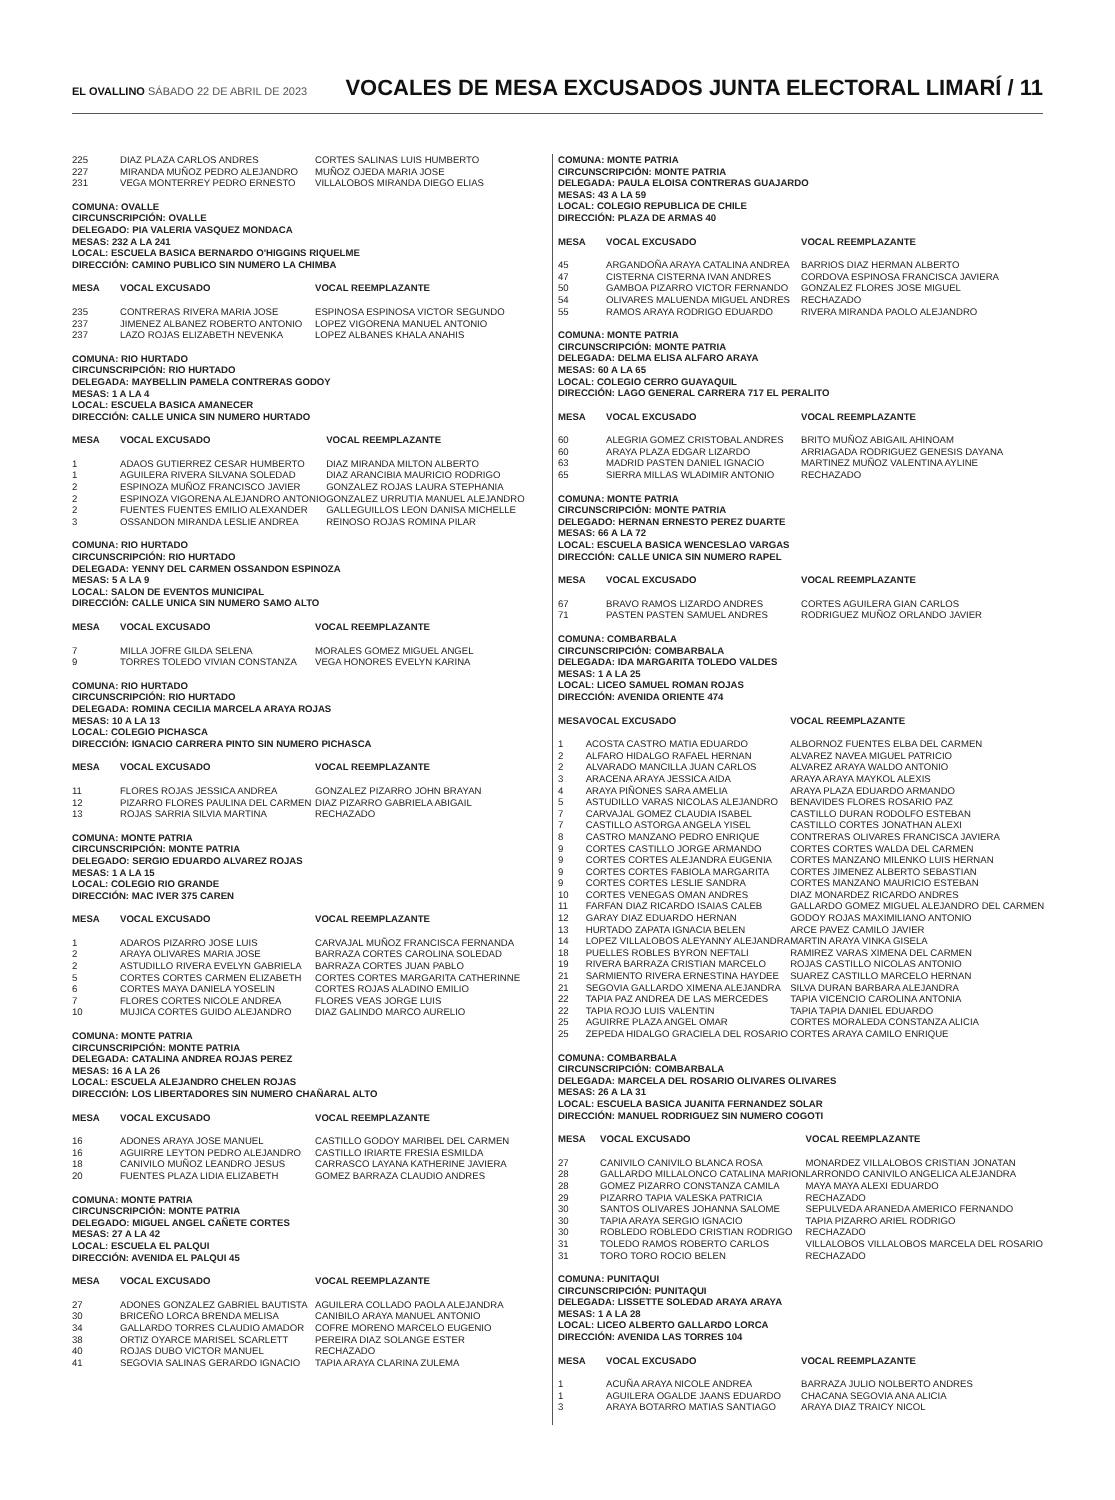EL OVALLINO SÁBADO 22 DE ABRIL DE 2023
VOCALES DE MESA EXCUSADOS JUNTA ELECTORAL LIMARÍ / 11
| 225 | DIAZ PLAZA CARLOS ANDRES | CORTES SALINAS LUIS HUMBERTO |
| 227 | MIRANDA MUÑOZ PEDRO ALEJANDRO | MUÑOZ OJEDA MARIA JOSE |
| 231 | VEGA MONTERREY PEDRO ERNESTO | VILLALOBOS MIRANDA DIEGO ELIAS |
COMUNA: OVALLE
CIRCUNSCRIPCIÓN: OVALLE
DELEGADO: PIA VALERIA VASQUEZ MONDACA
MESAS: 232 A LA 241
LOCAL: ESCUELA BASICA BERNARDO O'HIGGINS RIQUELME
DIRECCIÓN: CAMINO PUBLICO SIN NUMERO LA CHIMBA
| MESA | VOCAL EXCUSADO | VOCAL REEMPLAZANTE |
| --- | --- | --- |
| 235 | CONTRERAS RIVERA MARIA JOSE | ESPINOSA ESPINOSA VICTOR SEGUNDO |
| 237 | JIMENEZ ALBANEZ ROBERTO ANTONIO | LOPEZ VIGORENA MANUEL ANTONIO |
| 237 | LAZO ROJAS ELIZABETH NEVENKA | LOPEZ ALBANES KHALA ANAHIS |
COMUNA: RIO HURTADO
CIRCUNSCRIPCIÓN: RIO HURTADO
DELEGADA: MAYBELLIN PAMELA CONTRERAS GODOY
MESAS: 1 A LA 4
LOCAL: ESCUELA BASICA AMANECER
DIRECCIÓN: CALLE UNICA SIN NUMERO HURTADO
| MESA | VOCAL EXCUSADO | VOCAL REEMPLAZANTE |
| --- | --- | --- |
| 1 | ADAOS GUTIERREZ CESAR HUMBERTO | DIAZ MIRANDA MILTON ALBERTO |
| 1 | AGUILERA RIVERA SILVANA SOLEDAD | DIAZ ARANCIBIA MAURICIO RODRIGO |
| 2 | ESPINOZA MUÑOZ FRANCISCO JAVIER | GONZALEZ ROJAS LAURA STEPHANIA |
| 2 | ESPINOZA VIGORENA ALEJANDRO ANTONIO | GONZALEZ URRUTIA MANUEL ALEJANDRO |
| 2 | FUENTES FUENTES EMILIO ALEXANDER | GALLEGUILLOS LEON DANISA MICHELLE |
| 3 | OSSANDON MIRANDA LESLIE ANDREA | REINOSO ROJAS ROMINA PILAR |
COMUNA: RIO HURTADO
CIRCUNSCRIPCIÓN: RIO HURTADO
DELEGADA: YENNY DEL CARMEN OSSANDON ESPINOZA
MESAS: 5 A LA 9
LOCAL: SALON DE EVENTOS MUNICIPAL
DIRECCIÓN: CALLE UNICA SIN NUMERO SAMO ALTO
| MESA | VOCAL EXCUSADO | VOCAL REEMPLAZANTE |
| --- | --- | --- |
| 7 | MILLA JOFRE GILDA SELENA | MORALES GOMEZ MIGUEL ANGEL |
| 9 | TORRES TOLEDO VIVIAN CONSTANZA | VEGA HONORES EVELYN KARINA |
COMUNA: RIO HURTADO
CIRCUNSCRIPCIÓN: RIO HURTADO
DELEGADA: ROMINA CECILIA MARCELA ARAYA ROJAS
MESAS: 10 A LA 13
LOCAL: COLEGIO PICHASCA
DIRECCIÓN: IGNACIO CARRERA PINTO SIN NUMERO PICHASCA
| MESA | VOCAL EXCUSADO | VOCAL REEMPLAZANTE |
| --- | --- | --- |
| 11 | FLORES ROJAS JESSICA ANDREA | GONZALEZ PIZARRO JOHN BRAYAN |
| 12 | PIZARRO FLORES PAULINA DEL CARMEN | DIAZ PIZARRO GABRIELA ABIGAIL |
| 13 | ROJAS SARRIA SILVIA MARTINA | RECHAZADO |
COMUNA: MONTE PATRIA
CIRCUNSCRIPCIÓN: MONTE PATRIA
DELEGADO: SERGIO EDUARDO ALVAREZ ROJAS
MESAS: 1 A LA 15
LOCAL: COLEGIO RIO GRANDE
DIRECCIÓN: MAC IVER 375 CAREN
| MESA | VOCAL EXCUSADO | VOCAL REEMPLAZANTE |
| --- | --- | --- |
| 1 | ADAROS PIZARRO JOSE LUIS | CARVAJAL MUÑOZ FRANCISCA FERNANDA |
| 2 | ARAYA OLIVARES MARIA JOSE | BARRAZA CORTES CAROLINA SOLEDAD |
| 2 | ASTUDILLO RIVERA EVELYN GABRIELA | BARRAZA CORTES JUAN PABLO |
| 5 | CORTES CORTES CARMEN ELIZABETH | CORTES CORTES MARGARITA CATHERINNE |
| 6 | CORTES MAYA DANIELA YOSELIN | CORTES ROJAS ALADINO EMILIO |
| 7 | FLORES CORTES NICOLE ANDREA | FLORES VEAS JORGE LUIS |
| 10 | MUJICA CORTES GUIDO ALEJANDRO | DIAZ GALINDO MARCO AURELIO |
COMUNA: MONTE PATRIA
CIRCUNSCRIPCIÓN: MONTE PATRIA
DELEGADA: CATALINA ANDREA ROJAS PEREZ
MESAS: 16 A LA 26
LOCAL: ESCUELA ALEJANDRO CHELEN ROJAS
DIRECCIÓN: LOS LIBERTADORES SIN NUMERO CHAÑARAL ALTO
| MESA | VOCAL EXCUSADO | VOCAL REEMPLAZANTE |
| --- | --- | --- |
| 16 | ADONES ARAYA JOSE MANUEL | CASTILLO GODOY MARIBEL DEL CARMEN |
| 16 | AGUIRRE LEYTON PEDRO ALEJANDRO | CASTILLO IRIARTE FRESIA ESMILDA |
| 18 | CANIVILO MUÑOZ LEANDRO JESUS | CARRASCO LAYANA KATHERINE JAVIERA |
| 20 | FUENTES PLAZA LIDIA ELIZABETH | GOMEZ BARRAZA CLAUDIO ANDRES |
COMUNA: MONTE PATRIA
CIRCUNSCRIPCIÓN: MONTE PATRIA
DELEGADO: MIGUEL ANGEL CAÑETE CORTES
MESAS: 27 A LA 42
LOCAL: ESCUELA EL PALQUI
DIRECCIÓN: AVENIDA EL PALQUI 45
| MESA | VOCAL EXCUSADO | VOCAL REEMPLAZANTE |
| --- | --- | --- |
| 27 | ADONES GONZALEZ GABRIEL BAUTISTA | AGUILERA COLLADO PAOLA ALEJANDRA |
| 30 | BRICEÑO LORCA BRENDA MELISA | CANIBILO ARAYA MANUEL ANTONIO |
| 34 | GALLARDO TORRES CLAUDIO AMADOR | COFRE MORENO MARCELO EUGENIO |
| 38 | ORTIZ OYARCE MARISEL SCARLETT | PEREIRA DIAZ SOLANGE ESTER |
| 40 | ROJAS DUBO VICTOR MANUEL | RECHAZADO |
| 41 | SEGOVIA SALINAS GERARDO IGNACIO | TAPIA ARAYA CLARINA ZULEMA |
COMUNA: MONTE PATRIA
CIRCUNSCRIPCIÓN: MONTE PATRIA
DELEGADA: PAULA ELOISA CONTRERAS GUAJARDO
MESAS: 43 A LA 59
LOCAL: COLEGIO REPUBLICA DE CHILE
DIRECCIÓN: PLAZA DE ARMAS 40
| MESA | VOCAL EXCUSADO | VOCAL REEMPLAZANTE |
| --- | --- | --- |
| 45 | ARGANDOÑA ARAYA CATALINA ANDREA | BARRIOS DIAZ HERMAN ALBERTO |
| 47 | CISTERNA CISTERNA IVAN ANDRES | CORDOVA ESPINOSA FRANCISCA JAVIERA |
| 50 | GAMBOA PIZARRO VICTOR FERNANDO | GONZALEZ FLORES JOSE MIGUEL |
| 54 | OLIVARES MALUENDA MIGUEL ANDRES | RECHAZADO |
| 55 | RAMOS ARAYA RODRIGO EDUARDO | RIVERA MIRANDA PAOLO ALEJANDRO |
COMUNA: MONTE PATRIA
CIRCUNSCRIPCIÓN: MONTE PATRIA
DELEGADA: DELMA ELISA ALFARO ARAYA
MESAS: 60 A LA 65
LOCAL: COLEGIO CERRO GUAYAQUIL
DIRECCIÓN: LAGO GENERAL CARRERA 717 EL PERALITO
| MESA | VOCAL EXCUSADO | VOCAL REEMPLAZANTE |
| --- | --- | --- |
| 60 | ALEGRIA GOMEZ CRISTOBAL ANDRES | BRITO MUÑOZ ABIGAIL AHINOAM |
| 60 | ARAYA PLAZA EDGAR LIZARDO | ARRIAGADA RODRIGUEZ GENESIS DAYANA |
| 63 | MADRID PASTEN DANIEL IGNACIO | MARTINEZ MUÑOZ VALENTINA AYLINE |
| 65 | SIERRA MILLAS WLADIMIR ANTONIO | RECHAZADO |
COMUNA: MONTE PATRIA
CIRCUNSCRIPCIÓN: MONTE PATRIA
DELEGADO: HERNAN ERNESTO PEREZ DUARTE
MESAS: 66 A LA 72
LOCAL: ESCUELA BASICA WENCESLAO VARGAS
DIRECCIÓN: CALLE UNICA SIN NUMERO RAPEL
| MESA | VOCAL EXCUSADO | VOCAL REEMPLAZANTE |
| --- | --- | --- |
| 67 | BRAVO RAMOS LIZARDO ANDRES | CORTES AGUILERA GIAN CARLOS |
| 71 | PASTEN PASTEN SAMUEL ANDRES | RODRIGUEZ MUÑOZ ORLANDO JAVIER |
COMUNA: COMBARBALA
CIRCUNSCRIPCIÓN: COMBARBALA
DELEGADA: IDA MARGARITA TOLEDO VALDES
MESAS: 1 A LA 25
LOCAL: LICEO SAMUEL ROMAN ROJAS
DIRECCIÓN: AVENIDA ORIENTE 474
| MESA | VOCAL EXCUSADO | VOCAL REEMPLAZANTE |
| --- | --- | --- |
| 1 | ACOSTA CASTRO MATIA EDUARDO | ALBORNOZ FUENTES ELBA DEL CARMEN |
| 2 | ALFARO HIDALGO RAFAEL HERNAN | ALVAREZ NAVEA MIGUEL PATRICIO |
| 2 | ALVARADO MANCILLA JUAN CARLOS | ALVAREZ ARAYA WALDO ANTONIO |
| 3 | ARACENA ARAYA JESSICA AIDA | ARAYA ARAYA MAYKOL ALEXIS |
| 4 | ARAYA PIÑONES SARA AMELIA | ARAYA PLAZA EDUARDO ARMANDO |
| 5 | ASTUDILLO VARAS NICOLAS ALEJANDRO | BENAVIDES FLORES ROSARIO PAZ |
| 7 | CARVAJAL GOMEZ CLAUDIA ISABEL | CASTILLO DURAN RODOLFO ESTEBAN |
| 7 | CASTILLO ASTORGA ANGELA YISEL | CASTILLO CORTES JONATHAN ALEXI |
| 8 | CASTRO MANZANO PEDRO ENRIQUE | CONTRERAS OLIVARES FRANCISCA JAVIERA |
| 9 | CORTES CASTILLO JORGE ARMANDO | CORTES CORTES WALDA DEL CARMEN |
| 9 | CORTES CORTES ALEJANDRA EUGENIA | CORTES MANZANO MILENKO LUIS HERNAN |
| 9 | CORTES CORTES FABIOLA MARGARITA | CORTES JIMENEZ ALBERTO SEBASTIAN |
| 9 | CORTES CORTES LESLIE SANDRA | CORTES MANZANO MAURICIO ESTEBAN |
| 10 | CORTES VENEGAS OMAN ANDRES | DIAZ MONARDEZ RICARDO ANDRES |
| 11 | FARFAN DIAZ RICARDO ISAIAS CALEB | GALLARDO GOMEZ MIGUEL ALEJANDRO DEL CARMEN |
| 12 | GARAY DIAZ EDUARDO HERNAN | GODOY ROJAS MAXIMILIANO ANTONIO |
| 13 | HURTADO ZAPATA IGNACIA BELEN | ARCE PAVEZ CAMILO JAVIER |
| 14 | LOPEZ VILLALOBOS ALEYANNY ALEJANDRA | MARTIN ARAYA VINKA GISELA |
| 18 | PUELLES ROBLES BYRON NEFTALI | RAMIREZ VARAS XIMENA DEL CARMEN |
| 19 | RIVERA BARRAZA CRISTIAN MARCELO | ROJAS CASTILLO NICOLAS ANTONIO |
| 21 | SARMIENTO RIVERA ERNESTINA HAYDEE | SUAREZ CASTILLO MARCELO HERNAN |
| 21 | SEGOVIA GALLARDO XIMENA ALEJANDRA | SILVA DURAN BARBARA ALEJANDRA |
| 22 | TAPIA PAZ ANDREA DE LAS MERCEDES | TAPIA VICENCIO CAROLINA ANTONIA |
| 22 | TAPIA ROJO LUIS VALENTIN | TAPIA TAPIA DANIEL EDUARDO |
| 25 | AGUIRRE PLAZA ANGEL OMAR | CORTES MORALEDA CONSTANZA ALICIA |
| 25 | ZEPEDA HIDALGO GRACIELA DEL ROSARIO | CORTES ARAYA CAMILO ENRIQUE |
COMUNA: COMBARBALA
CIRCUNSCRIPCIÓN: COMBARBALA
DELEGADA: MARCELA DEL ROSARIO OLIVARES OLIVARES
MESAS: 26 A LA 31
LOCAL: ESCUELA BASICA JUANITA FERNANDEZ SOLAR
DIRECCIÓN: MANUEL RODRIGUEZ SIN NUMERO COGOTI
| MESA | VOCAL EXCUSADO | VOCAL REEMPLAZANTE |
| --- | --- | --- |
| 27 | CANIVILO CANIVILO BLANCA ROSA | MONARDEZ VILLALOBOS CRISTIAN JONATAN |
| 28 | GALLARDO MILLALONCO CATALINA MARION | LARRONDO CANIVILO ANGELICA ALEJANDRA |
| 28 | GOMEZ PIZARRO CONSTANZA CAMILA | MAYA MAYA ALEXI EDUARDO |
| 29 | PIZARRO TAPIA VALESKA PATRICIA | RECHAZADO |
| 30 | SANTOS OLIVARES JOHANNA SALOME | SEPULVEDA ARANEDA AMERICO FERNANDO |
| 30 | TAPIA ARAYA SERGIO IGNACIO | TAPIA PIZARRO ARIEL RODRIGO |
| 30 | ROBLEDO ROBLEDO CRISTIAN RODRIGO | RECHAZADO |
| 31 | TOLEDO RAMOS ROBERTO CARLOS | VILLALOBOS VILLALOBOS MARCELA DEL ROSARIO |
| 31 | TORO TORO ROCIO BELEN | RECHAZADO |
COMUNA: PUNITAQUI
CIRCUNSCRIPCIÓN: PUNITAQUI
DELEGADA: LISSETTE SOLEDAD ARAYA ARAYA
MESAS: 1 A LA 28
LOCAL: LICEO ALBERTO GALLARDO LORCA
DIRECCIÓN: AVENIDA LAS TORRES 104
| MESA | VOCAL EXCUSADO | VOCAL REEMPLAZANTE |
| --- | --- | --- |
| 1 | ACUÑA ARAYA NICOLE ANDREA | BARRAZA JULIO NOLBERTO ANDRES |
| 1 | AGUILERA OGALDE JAANS EDUARDO | CHACANA SEGOVIA ANA ALICIA |
| 3 | ARAYA BOTARRO MATIAS SANTIAGO | ARAYA DIAZ TRAICY NICOL |